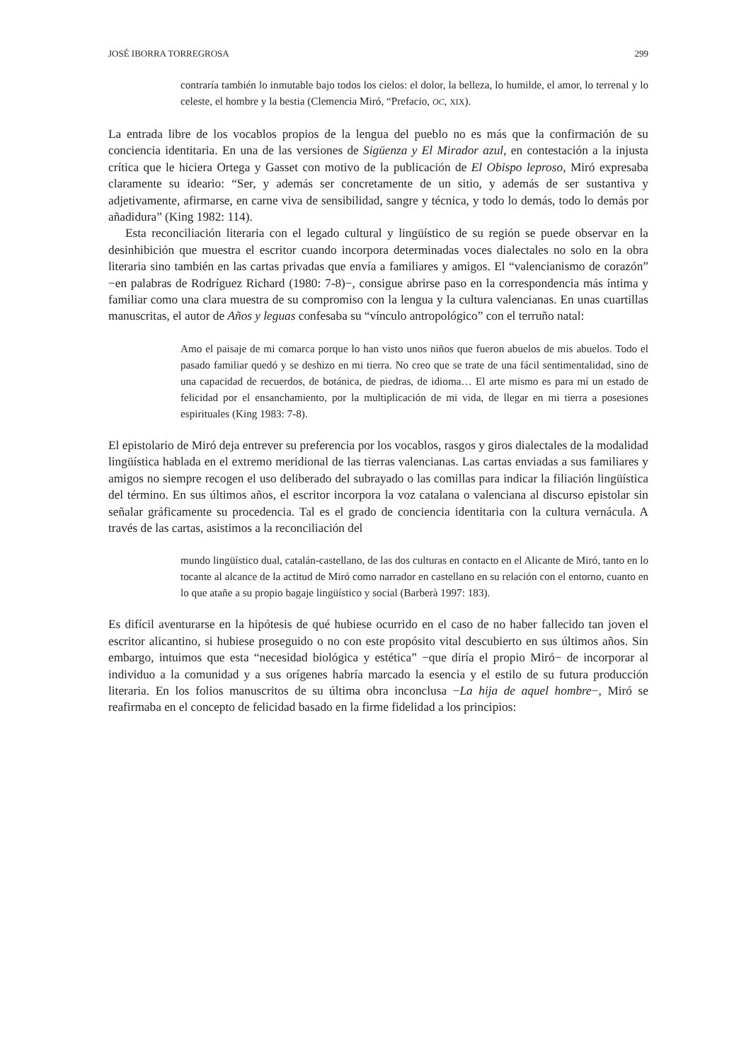JOSÉ IBORRA TORREGROSA 299
contraría también lo inmutable bajo todos los cielos: el dolor, la belleza, lo humilde, el amor, lo terrenal y lo celeste, el hombre y la bestia (Clemencia Miró, “Prefacio, OC, XIX).
La entrada libre de los vocablos propios de la lengua del pueblo no es más que la confirmación de su conciencia identitaria. En una de las versiones de Sigüenza y El Mirador azul, en contestación a la injusta crítica que le hiciera Ortega y Gasset con motivo de la publicación de El Obispo leproso, Miró expresaba claramente su ideario: “Ser, y además ser concretamente de un sitio, y además de ser sustantiva y adjetivamente, afirmarse, en carne viva de sensibilidad, sangre y técnica, y todo lo demás, todo lo demás por añadidura” (King 1982: 114).
Esta reconciliación literaria con el legado cultural y lingüístico de su región se puede observar en la desinhibición que muestra el escritor cuando incorpora determinadas voces dialectales no solo en la obra literaria sino también en las cartas privadas que envía a familiares y amigos. El “valencianismo de corazón” −en palabras de Rodríguez Richard (1980: 7-8)−, consigue abrirse paso en la correspondencia más íntima y familiar como una clara muestra de su compromiso con la lengua y la cultura valencianas. En unas cuartillas manuscritas, el autor de Años y leguas confesaba su “vínculo antropológico” con el terruño natal:
Amo el paisaje de mi comarca porque lo han visto unos niños que fueron abuelos de mis abuelos. Todo el pasado familiar quedó y se deshizo en mi tierra. No creo que se trate de una fácil sentimentalidad, sino de una capacidad de recuerdos, de botánica, de piedras, de idioma… El arte mismo es para mí un estado de felicidad por el ensanchamiento, por la multiplicación de mi vida, de llegar en mi tierra a posesiones espirituales (King 1983: 7-8).
El epistolario de Miró deja entrever su preferencia por los vocablos, rasgos y giros dialectales de la modalidad lingüística hablada en el extremo meridional de las tierras valencianas. Las cartas enviadas a sus familiares y amigos no siempre recogen el uso deliberado del subrayado o las comillas para indicar la filiación lingüística del término. En sus últimos años, el escritor incorpora la voz catalana o valenciana al discurso epistolar sin señalar gráficamente su procedencia. Tal es el grado de conciencia identitaria con la cultura vernácula. A través de las cartas, asistimos a la reconciliación del
mundo lingüístico dual, catalán-castellano, de las dos culturas en contacto en el Alicante de Miró, tanto en lo tocante al alcance de la actitud de Miró como narrador en castellano en su relación con el entorno, cuanto en lo que atañe a su propio bagaje lingüístico y social (Barberà 1997: 183).
Es difícil aventurarse en la hipótesis de qué hubiese ocurrido en el caso de no haber fallecido tan joven el escritor alicantino, si hubiese proseguido o no con este propósito vital descubierto en sus últimos años. Sin embargo, intuimos que esta “necesidad biológica y estética” −que diría el propio Miró− de incorporar al individuo a la comunidad y a sus orígenes habría marcado la esencia y el estilo de su futura producción literaria. En los folios manuscritos de su última obra inconclusa −La hija de aquel hombre−, Miró se reafirmaba en el concepto de felicidad basado en la firme fidelidad a los principios: